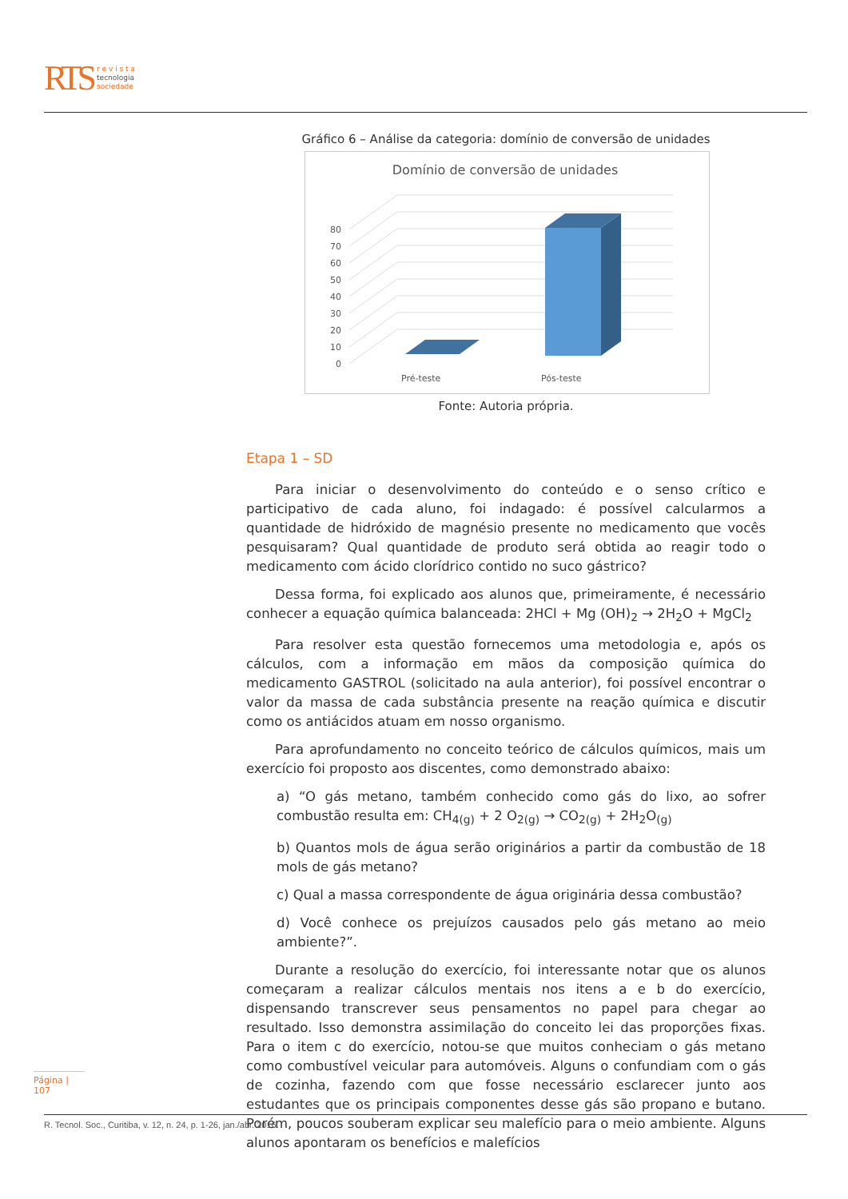RTS r e v i s t a
tecnologia
sociedade
Gráfico 6 – Análise da categoria: domínio de conversão de unidades
Domínio de conversão de unidades
0
10
20
30
40
50
60
70
80
Pré-teste
Pós-teste
Fonte: Autoria própria.
Etapa 1 – SD
Para iniciar o desenvolvimento do conteúdo e o senso crítico e participativo de cada aluno, foi indagado: é possível calcularmos a quantidade de hidróxido de magnésio presente no medicamento que vocês pesquisaram? Qual quantidade de produto será obtida ao reagir todo o medicamento com ácido clorídrico contido no suco gástrico?
Dessa forma, foi explicado aos alunos que, primeiramente, é necessário conhecer a equação química balanceada: 2HCl + Mg (OH)<sub>2</sub> → 2H<sub>2</sub>O + MgCl<sub>2</sub>
Para resolver esta questão fornecemos uma metodologia e, após os cálculos, com a informação em mãos da composição química do medicamento GASTROL (solicitado na aula anterior), foi possível encontrar o valor da massa de cada substância presente na reação química e discutir como os antiácidos atuam em nosso organismo.
Para aprofundamento no conceito teórico de cálculos químicos, mais um exercício foi proposto aos discentes, como demonstrado abaixo:
a) “O gás metano, também conhecido como gás do lixo, ao sofrer combustão resulta em: CH<sub>4(g)</sub> + 2 O<sub>2(g)</sub> → CO<sub>2(g)</sub> + 2H<sub>2</sub>O<sub>(g)</sub>
b) Quantos mols de água serão originários a partir da combustão de 18 mols de gás metano?
c) Qual a massa correspondente de água originária dessa combustão?
d) Você conhece os prejuízos causados pelo gás metano ao meio ambiente?”.
Durante a resolução do exercício, foi interessante notar que os alunos começaram a realizar cálculos mentais nos itens a e b do exercício, dispensando transcrever seus pensamentos no papel para chegar ao resultado. Isso demonstra assimilação do conceito lei das proporções fixas. Para o item c do exercício, notou-se que muitos conheciam o gás metano como combustível veicular para automóveis. Alguns o confundiam com o gás de cozinha, fazendo com que fosse necessário esclarecer junto aos estudantes que os principais componentes desse gás são propano e butano. Porém, poucos souberam explicar seu malefício para o meio ambiente. Alguns alunos apontaram os benefícios e malefícios
Página | 107
R. Tecnol. Soc., Curitiba, v. 12, n. 24, p. 1-26, jan./abr. 2016.